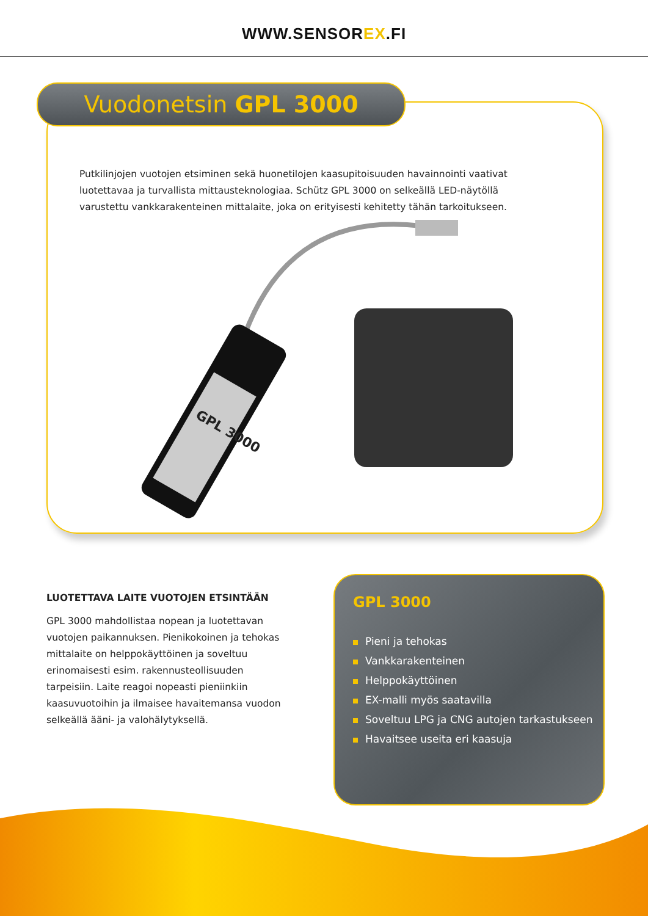WWW.SENSOREX.FI
Vuodonetsin GPL 3000
Putkilinjojen vuotojen etsiminen sekä huonetilojen kaasupitoisuuden havainnointi vaativat luotettavaa ja turvallista mittausteknologiaa. Schütz GPL 3000 on selkeällä LED-näytöllä varustettu vankkarakenteinen mittalaite, joka on erityisesti kehitetty tähän tarkoitukseen.
GPL 3000
LUOTETTAVA LAITE VUOTOJEN ETSINTÄÄN
GPL 3000 mahdollistaa nopean ja luotettavan vuotojen paikannuksen. Pienikokoinen ja tehokas mittalaite on helppokäyttöinen ja soveltuu erinomaisesti esim. rakennusteollisuuden tarpeisiin. Laite reagoi nopeasti pieniinkiin kaasuvuotoihin ja ilmaisee havaitemansa vuodon selkeällä ääni- ja valohälytyksellä.
GPL 3000
Pieni ja tehokas
Vankkarakenteinen
Helppokäyttöinen
EX-malli myös saatavilla
Soveltuu LPG ja CNG autojen tarkastukseen
Havaitsee useita eri kaasuja